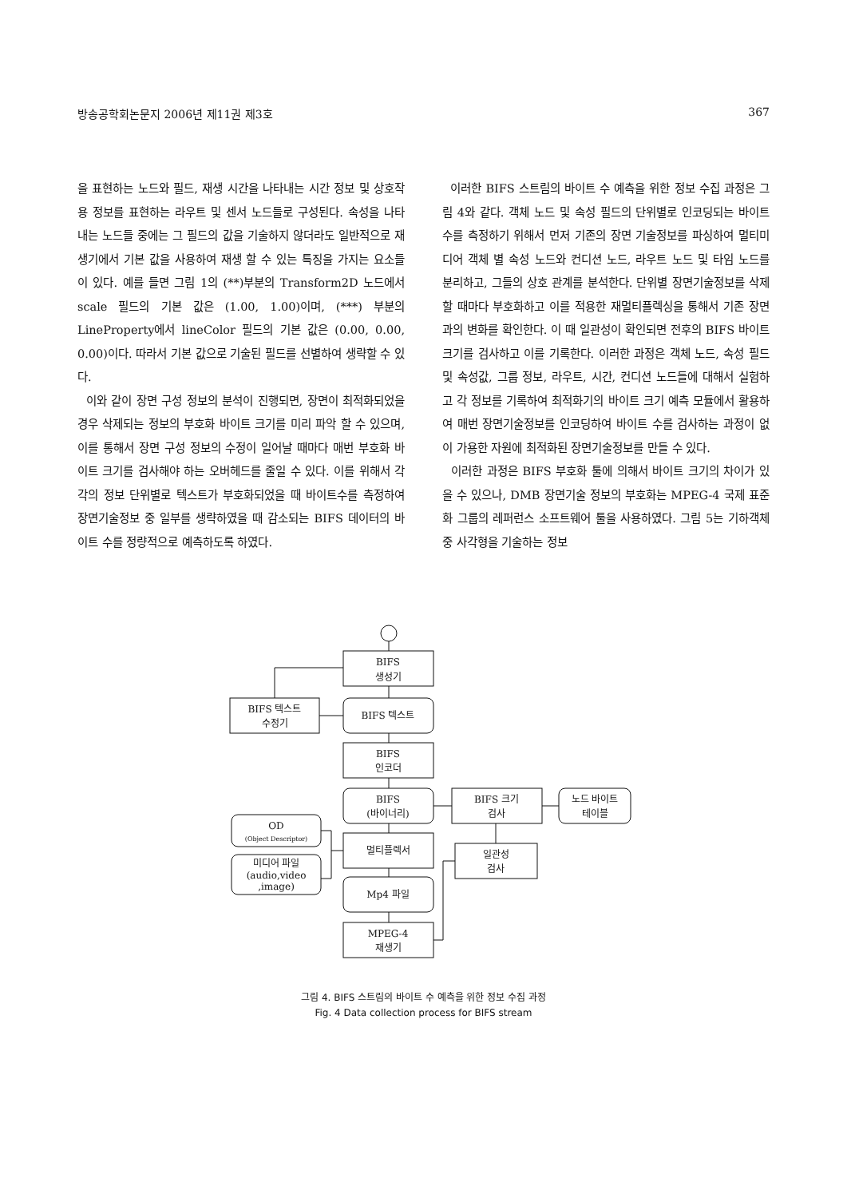방송공학회논문지 2006년 제11권 제3호 367
을 표현하는 노드와 필드, 재생 시간을 나타내는 시간 정보 및 상호작용 정보를 표현하는 라우트 및 센서 노드들로 구성된다. 속성을 나타내는 노드들 중에는 그 필드의 값을 기술하지 않더라도 일반적으로 재생기에서 기본 값을 사용하여 재생 할 수 있는 특징을 가지는 요소들이 있다. 예를 들면 그림 1의 (**)부분의 Transform2D 노드에서 scale 필드의 기본 값은 (1.00, 1.00)이며, (***) 부분의 LineProperty에서 lineColor 필드의 기본 값은 (0.00, 0.00, 0.00)이다. 따라서 기본 값으로 기술된 필드를 선별하여 생략할 수 있다.
이와 같이 장면 구성 정보의 분석이 진행되면, 장면이 최적화되었을 경우 삭제되는 정보의 부호화 바이트 크기를 미리 파악 할 수 있으며, 이를 통해서 장면 구성 정보의 수정이 일어날 때마다 매번 부호화 바이트 크기를 검사해야 하는 오버헤드를 줄일 수 있다. 이를 위해서 각각의 정보 단위별로 텍스트가 부호화되었을 때 바이트수를 측정하여 장면기술정보 중 일부를 생략하였을 때 감소되는 BIFS 데이터의 바이트 수를 정량적으로 예측하도록 하였다.
이러한 BIFS 스트림의 바이트 수 예측을 위한 정보 수집 과정은 그림 4와 같다. 객체 노드 및 속성 필드의 단위별로 인코딩되는 바이트수를 측정하기 위해서 먼저 기존의 장면 기술정보를 파싱하여 멀티미디어 객체 별 속성 노드와 컨디션 노드, 라우트 노드 및 타임 노드를 분리하고, 그들의 상호 관계를 분석한다. 단위별 장면기술정보를 삭제할 때마다 부호화하고 이를 적용한 재멀티플렉싱을 통해서 기존 장면과의 변화를 확인한다. 이 때 일관성이 확인되면 전후의 BIFS 바이트 크기를 검사하고 이를 기록한다. 이러한 과정은 객체 노드, 속성 필드 및 속성값, 그룹 정보, 라우트, 시간, 컨디션 노드들에 대해서 실험하고 각 정보를 기록하여 최적화기의 바이트 크기 예측 모듈에서 활용하여 매번 장면기술정보를 인코딩하여 바이트 수를 검사하는 과정이 없이 가용한 자원에 최적화된 장면기술정보를 만들 수 있다.
이러한 과정은 BIFS 부호화 툴에 의해서 바이트 크기의 차이가 있을 수 있으나, DMB 장면기술 정보의 부호화는 MPEG-4 국제 표준화 그룹의 레퍼런스 소프트웨어 툴을 사용하였다. 그림 5는 기하객체 중 사각형을 기술하는 정보
BIFS
생성기
BIFS 텍스트
BIFS 텍스트
수정기
BIFS
인코더
BIFS
(바이너리)
BIFS 크기
검사
노드 바이트
테이블
OD
(Object Descriptor)
멀티플렉서
일관성
검사
미디어 파일
(audio,video
,image)
Mp4 파일
MPEG-4
재생기
그림 4. BIFS 스트림의 바이트 수 예측을 위한 정보 수집 과정
Fig. 4 Data collection process for BIFS stream